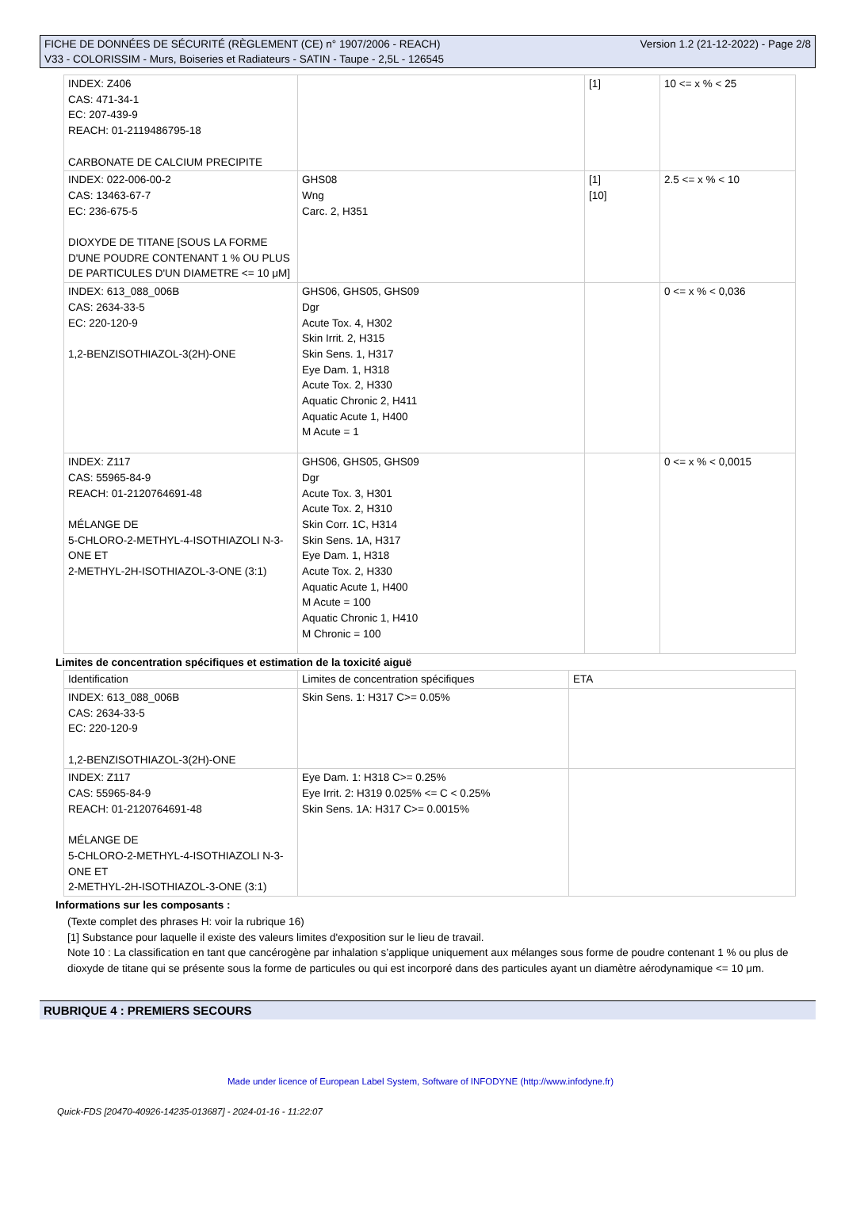FICHE DE DONNÉES DE SÉCURITÉ (RÈGLEMENT (CE) n° 1907/2006 - REACH)
V33 - COLORISSIM - Murs, Boiseries et Radiateurs - SATIN - Taupe - 2,5L - 126545
Version 1.2 (21-12-2022) - Page 2/8
| INDEX: Z406 CAS: 471-34-1 EC: 207-439-9 REACH: 01-2119486795-18 CARBONATE DE CALCIUM PRECIPITE | | [1] | 10 <= x % < 25 |
| INDEX: 022-006-00-2 CAS: 13463-67-7 EC: 236-675-5 DIOXYDE DE TITANE [SOUS LA FORME D'UNE POUDRE CONTENANT 1 % OU PLUS DE PARTICULES D'UN DIAMETRE <= 10 μM] | GHS08 Wng Carc. 2, H351 | [1] [10] | 2.5 <= x % < 10 |
| INDEX: 613_088_006B CAS: 2634-33-5 EC: 220-120-9 1,2-BENZISOTHIAZOL-3(2H)-ONE | GHS06, GHS05, GHS09 Dgr Acute Tox. 4, H302 Skin Irrit. 2, H315 Skin Sens. 1, H317 Eye Dam. 1, H318 Acute Tox. 2, H330 Aquatic Chronic 2, H411 Aquatic Acute 1, H400 M Acute = 1 | | 0 <= x % < 0,036 |
| INDEX: Z117 CAS: 55965-84-9 REACH: 01-2120764691-48 MÉLANGE DE 5-CHLORO-2-METHYL-4-ISOTHIAZOLI N-3-ONE ET 2-METHYL-2H-ISOTHIAZOL-3-ONE (3:1) | GHS06, GHS05, GHS09 Dgr Acute Tox. 3, H301 Acute Tox. 2, H310 Skin Corr. 1C, H314 Skin Sens. 1A, H317 Eye Dam. 1, H318 Acute Tox. 2, H330 Aquatic Acute 1, H400 M Acute = 100 Aquatic Chronic 1, H410 M Chronic = 100 | | 0 <= x % < 0,0015 |
Limites de concentration spécifiques et estimation de la toxicité aiguë
| Identification | Limites de concentration spécifiques | ETA |
| --- | --- | --- |
| INDEX: 613_088_006B CAS: 2634-33-5 EC: 220-120-9 1,2-BENZISOTHIAZOL-3(2H)-ONE | Skin Sens. 1: H317 C>= 0.05% | |
| INDEX: Z117 CAS: 55965-84-9 REACH: 01-2120764691-48 MÉLANGE DE 5-CHLORO-2-METHYL-4-ISOTHIAZOLI N-3-ONE ET 2-METHYL-2H-ISOTHIAZOL-3-ONE (3:1) | Eye Dam. 1: H318 C>= 0.25% Eye Irrit. 2: H319 0.025% <= C < 0.25% Skin Sens. 1A: H317 C>= 0.0015% | |
Informations sur les composants :
(Texte complet des phrases H: voir la rubrique 16)
[1] Substance pour laquelle il existe des valeurs limites d'exposition sur le lieu de travail.
Note 10 : La classification en tant que cancérogène par inhalation s’applique uniquement aux mélanges sous forme de poudre contenant 1 % ou plus de dioxyde de titane qui se présente sous la forme de particules ou qui est incorporé dans des particules ayant un diamètre aérodynamique <= 10 μm.
RUBRIQUE 4 : PREMIERS SECOURS
Made under licence of European Label System, Software of INFODYNE (http://www.infodyne.fr)
Quick-FDS [20470-40926-14235-013687] - 2024-01-16 - 11:22:07